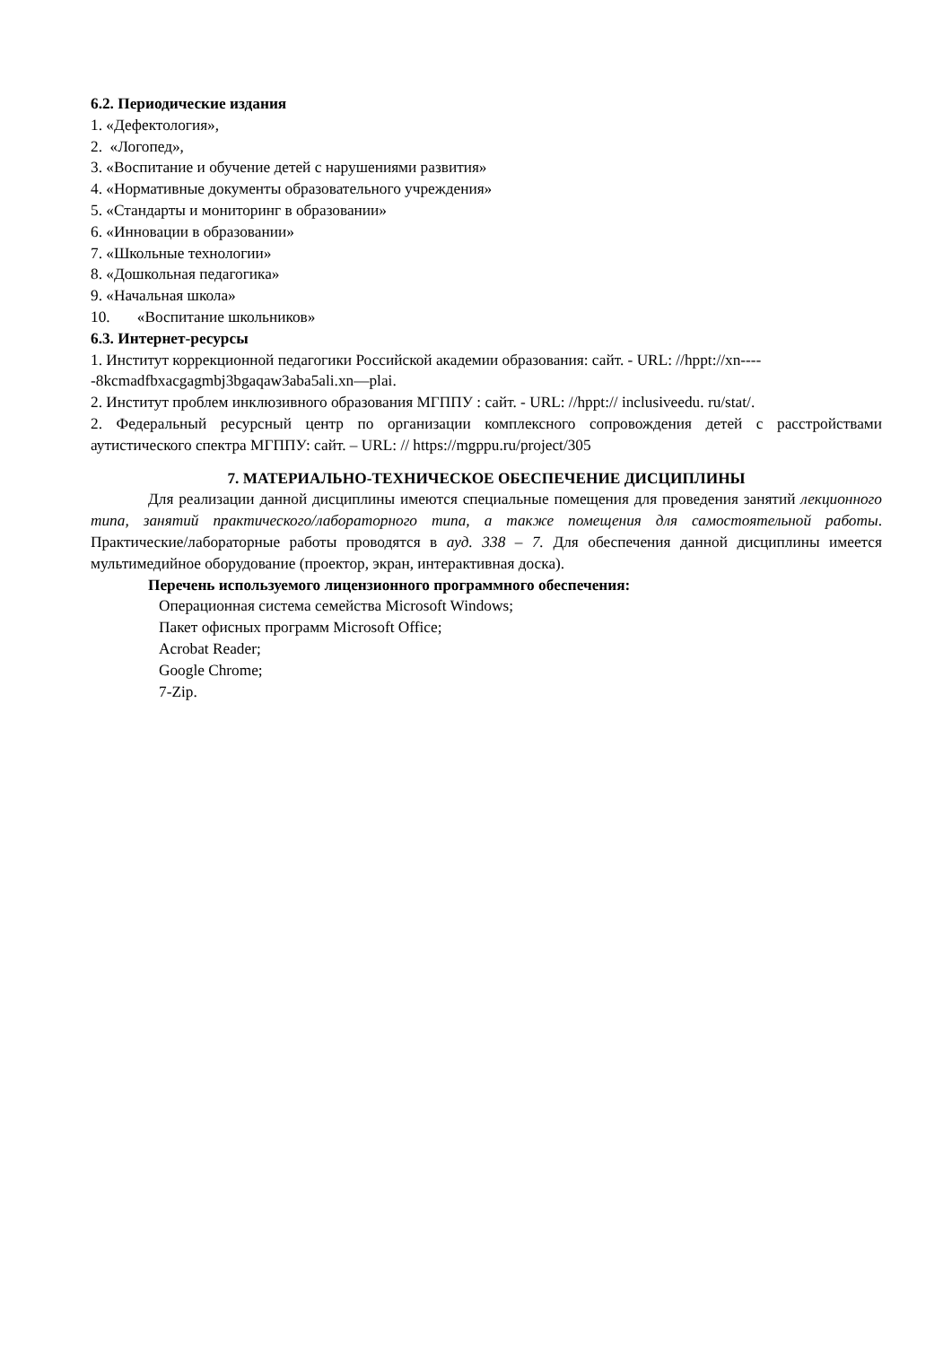6.2. Периодические издания
1. «Дефектология»,
2. «Логопед»,
3. «Воспитание и обучение детей с нарушениями развития»
4. «Нормативные документы образовательного учреждения»
5. «Стандарты и мониторинг в образовании»
6. «Инновации в образовании»
7. «Школьные технологии»
8. «Дошкольная педагогика»
9. «Начальная школа»
10. «Воспитание школьников»
6.3. Интернет-ресурсы
1. Институт коррекционной педагогики Российской академии образования: сайт. - URL: //hppt://xn-----8kcmadfbxacgagmbj3bgaqaw3aba5ali.xn—plai.
2. Институт проблем инклюзивного образования МГППУ : сайт. - URL: //hppt:// inclusiveedu. ru/stat/.
2. Федеральный ресурсный центр по организации комплексного сопровождения детей с расстройствами аутистического спектра МГППУ: сайт. – URL: // https://mgppu.ru/project/305
7. МАТЕРИАЛЬНО-ТЕХНИЧЕСКОЕ ОБЕСПЕЧЕНИЕ ДИСЦИПЛИНЫ
Для реализации данной дисциплины имеются специальные помещения для проведения занятий лекционного типа, занятий практического/лабораторного типа, а также помещения для самостоятельной работы. Практические/лабораторные работы проводятся в ауд. 338 – 7. Для обеспечения данной дисциплины имеется мультимедийное оборудование (проектор, экран, интерактивная доска).
Перечень используемого лицензионного программного обеспечения:
Операционная система семейства Microsoft Windows;
Пакет офисных программ Microsoft Office;
Acrobat Reader;
Google Chrome;
7-Zip.